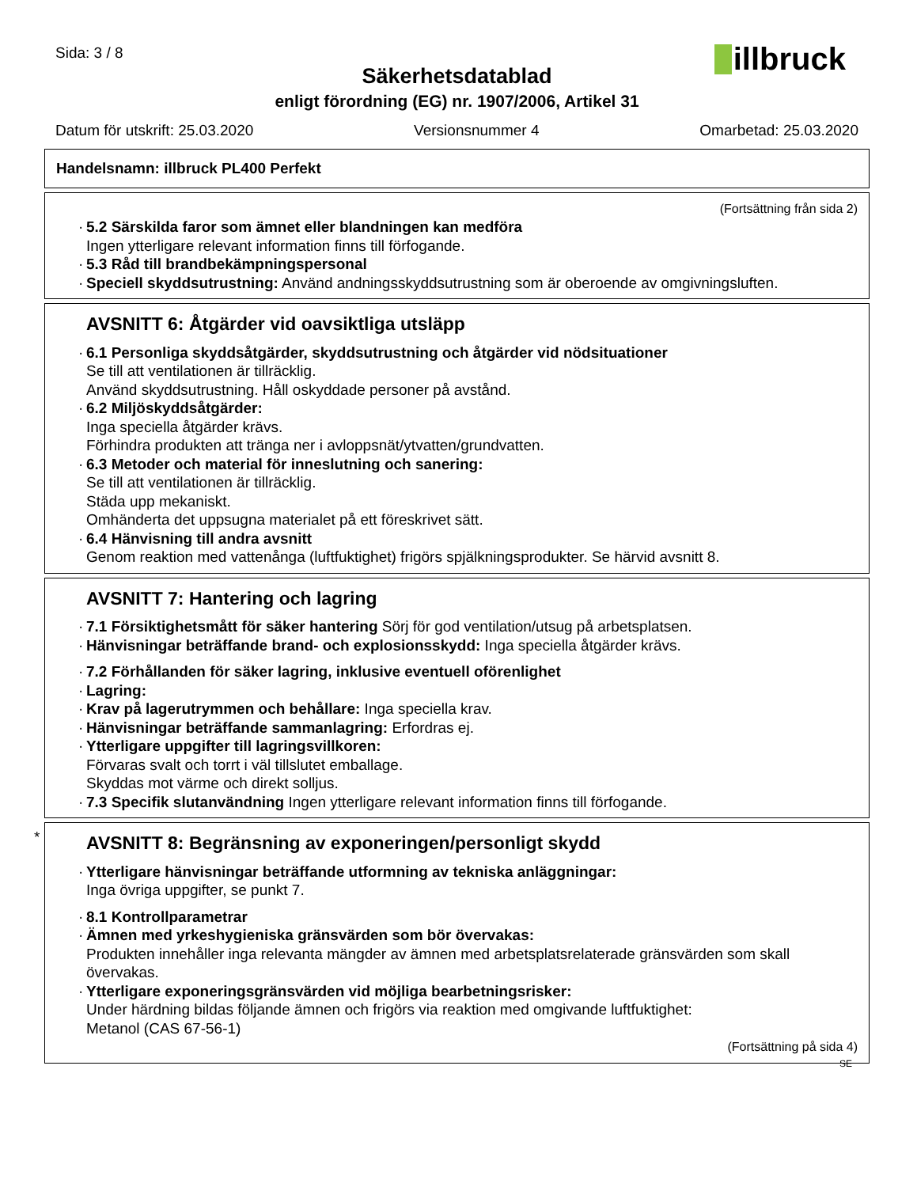Sida: 3 / 8
illbruck
Säkerhetsdatablad
enligt förordning (EG) nr. 1907/2006, Artikel 31
Datum för utskrift: 25.03.2020 Versionsnummer 4 Omarbetad: 25.03.2020
Handelsnamn: illbruck PL400 Perfekt
(Fortsättning från sida 2)
· 5.2 Särskilda faror som ämnet eller blandningen kan medföra
Ingen ytterligare relevant information finns till förfogande.
· 5.3 Råd till brandbekämpningspersonal
· Speciell skyddsutrustning: Använd andningsskyddsutrustning som är oberoende av omgivningsluften.
AVSNITT 6: Åtgärder vid oavsiktliga utsläpp
· 6.1 Personliga skyddsåtgärder, skyddsutrustning och åtgärder vid nödsituationer
Se till att ventilationen är tillräcklig.
Använd skyddsutrustning. Håll oskyddade personer på avstånd.
· 6.2 Miljöskyddsåtgärder:
Inga speciella åtgärder krävs.
Förhindra produkten att tränga ner i avloppsnät/ytvatten/grundvatten.
· 6.3 Metoder och material för inneslutning och sanering:
Se till att ventilationen är tillräcklig.
Städa upp mekaniskt.
Omhänderta det uppsugna materialet på ett föreskrivet sätt.
· 6.4 Hänvisning till andra avsnitt
Genom reaktion med vattenånga (luftfuktighet) frigörs spjälkningsprodukter. Se härvid avsnitt 8.
AVSNITT 7: Hantering och lagring
· 7.1 Försiktighetsmått för säker hantering Sörj för god ventilation/utsug på arbetsplatsen.
· Hänvisningar beträffande brand- och explosionsskydd: Inga speciella åtgärder krävs.
· 7.2 Förhållanden för säker lagring, inklusive eventuell oförenlighet
· Lagring:
· Krav på lagerutrymmen och behållare: Inga speciella krav.
· Hänvisningar beträffande sammanlagring: Erfordras ej.
· Ytterligare uppgifter till lagringsvillkoren:
Förvaras svalt och torrt i väl tillslutet emballage.
Skyddas mot värme och direkt solljus.
· 7.3 Specifik slutanvändning Ingen ytterligare relevant information finns till förfogande.
*
AVSNITT 8: Begränsning av exponeringen/personligt skydd
· Ytterligare hänvisningar beträffande utformning av tekniska anläggningar:
Inga övriga uppgifter, se punkt 7.
· 8.1 Kontrollparametrar
· Ämnen med yrkeshygieniska gränsvärden som bör övervakas:
Produkten innehåller inga relevanta mängder av ämnen med arbetsplatsrelaterade gränsvärden som skall övervakas.
· Ytterligare exponeringsgränsvärden vid möjliga bearbetningsrisker:
Under härdning bildas följande ämnen och frigörs via reaktion med omgivande luftfuktighet:
Metanol (CAS 67-56-1)
(Fortsättning på sida 4)
SE